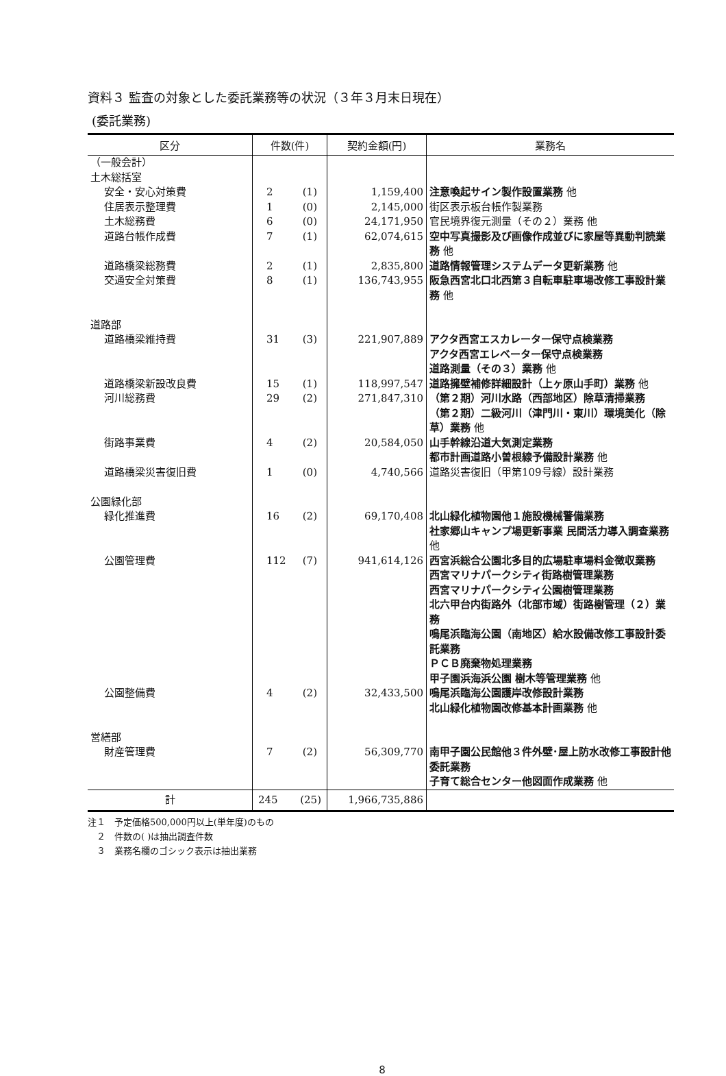資料３ 監査の対象とした委託業務等の状況（３年３月末日現在）
(委託業務)
| 区分 | 件数(件) | 契約金額(円) | 業務名 |
| --- | --- | --- | --- |
| （一般会計） 土木総括室 | | | |
| 安全・安心対策費 | 2 (1) | 1,159,400 | 注意喚起サイン製作設置業務 他 |
| 住居表示整理費 | 1 (0) | 2,145,000 | 街区表示板台帳作製業務 |
| 土木総務費 | 6 (0) | 24,171,950 | 官民境界復元測量（その２）業務 他 |
| 道路台帳作成費 | 7 (1) | 62,074,615 | 空中写真撮影及び画像作成並びに家屋等異動判読業務 他 |
| 道路橋梁総務費 | 2 (1) | 2,835,800 | 道路情報管理システムデータ更新業務 他 |
| 交通安全対策費 | 8 (1) | 136,743,955 | 阪急西宮北口北西第３自転車駐車場改修工事設計業務 他 |
| 道路部 | | | |
| 道路橋梁維持費 | 31 (3) | 221,907,889 | アクタ西宮エスカレーター保守点検業務 アクタ西宮エレベーター保守点検業務 道路測量（その３）業務 他 |
| 道路橋梁新設改良費 | 15 (1) | 118,997,547 | 道路擁壁補修詳細設計（上ヶ原山手町）業務 他 |
| 河川総務費 | 29 (2) | 271,847,310 | （第２期）河川水路（西部地区）除草清掃業務 （第２期）二級河川（津門川・東川）環境美化（除草）業務 他 |
| 街路事業費 | 4 (2) | 20,584,050 | 山手幹線沿道大気測定業務 都市計画道路小曽根線予備設計業務 他 |
| 道路橋梁災害復旧費 | 1 (0) | 4,740,566 | 道路災害復旧（甲第109号線）設計業務 |
| 公園緑化部 | | | |
| 緑化推進費 | 16 (2) | 69,170,408 | 北山緑化植物園他１施設機械警備業務 社家郷山キャンプ場更新事業 民間活力導入調査業務 他 |
| 公園管理費 | 112 (7) | 941,614,126 | 西宮浜総合公園北多目的広場駐車場料金徴収業務 西宮マリナパークシティ街路樹管理業務 西宮マリナパークシティ公園樹管理業務 北六甲台内街路外（北部市域）街路樹管理（２）業務 鳴尾浜臨海公園（南地区）給水設備改修工事設計委託業務 ＰＣＢ廃棄物処理業務 甲子園浜海浜公園 樹木等管理業務 他 |
| 公園整備費 | 4 (2) | 32,433,500 | 鳴尾浜臨海公園護岸改修設計業務 北山緑化植物園改修基本計画業務 他 |
| 営繕部 | | | |
| 財産管理費 | 7 (2) | 56,309,770 | 南甲子園公民館他３件外壁･屋上防水改修工事設計他委託業務 子育て総合センター他図面作成業務 他 |
| 計 | 245 (25) | 1,966,735,886 | |
注１　予定価格500,000円以上(単年度)のもの
　２　件数の( )は抽出調査件数
　３　業務名欄のゴシック表示は抽出業務
8